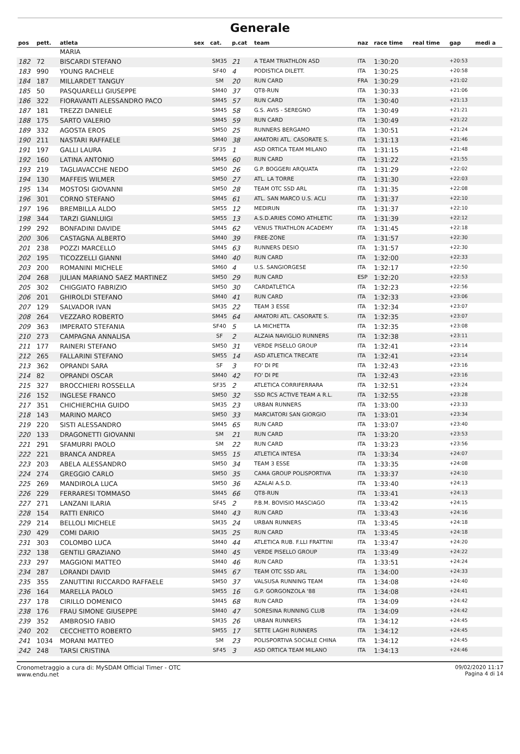Generale
| pos | pett. | atleta | sex | cat. | p.cat | team | naz | race time | real time | gap | medi a |
| --- | --- | --- | --- | --- | --- | --- | --- | --- | --- | --- | --- |
| | | MARIA | | | | | | | | | |
| 182 | 72 | BISCARDI STEFANO | | SM35 | 21 | A TEAM TRIATHLON ASD | ITA | 1:30:20 | | +20:53 | |
| 183 | 990 | YOUNG RACHELE | | SF40 | 4 | PODISTICA DILETT. | ITA | 1:30:25 | | +20:58 | |
| 184 | 187 | MILLARDET TANGUY | | SM | 20 | RUN CARD | FRA | 1:30:29 | | +21:02 | |
| 185 | 50 | PASQUARELLI GIUSEPPE | | SM40 | 37 | QT8-RUN | ITA | 1:30:33 | | +21:06 | |
| 186 | 322 | FIORAVANTI ALESSANDRO PACO | | SM45 | 57 | RUN CARD | ITA | 1:30:40 | | +21:13 | |
| 187 | 181 | TREZZI DANIELE | | SM45 | 58 | G.S. AVIS - SEREGNO | ITA | 1:30:49 | | +21:21 | |
| 188 | 175 | SARTO VALERIO | | SM45 | 59 | RUN CARD | ITA | 1:30:49 | | +21:22 | |
| 189 | 332 | AGOSTA EROS | | SM50 | 25 | RUNNERS BERGAMO | ITA | 1:30:51 | | +21:24 | |
| 190 | 211 | NASTARI RAFFAELE | | SM40 | 38 | AMATORI ATL. CASORATE S. | ITA | 1:31:13 | | +21:46 | |
| 191 | 197 | GALLI LAURA | | SF35 | 1 | ASD ORTICA TEAM MILANO | ITA | 1:31:15 | | +21:48 | |
| 192 | 160 | LATINA ANTONIO | | SM45 | 60 | RUN CARD | ITA | 1:31:22 | | +21:55 | |
| 193 | 219 | TAGLIAVACCHE NEDO | | SM50 | 26 | G.P. BOGGERI ARQUATA | ITA | 1:31:29 | | +22:02 | |
| 194 | 130 | MAFFEIS WILMER | | SM50 | 27 | ATL. LA TORRE | ITA | 1:31:30 | | +22:03 | |
| 195 | 134 | MOSTOSI GIOVANNI | | SM50 | 28 | TEAM OTC SSD ARL | ITA | 1:31:35 | | +22:08 | |
| 196 | 301 | CORNO STEFANO | | SM45 | 61 | ATL. SAN MARCO U.S. ACLI | ITA | 1:31:37 | | +22:10 | |
| 197 | 196 | BREMBILLA ALDO | | SM55 | 12 | MEDIRUN | ITA | 1:31:37 | | +22:10 | |
| 198 | 344 | TARZI GIANLUIGI | | SM55 | 13 | A.S.D.ARIES COMO ATHLETIC | ITA | 1:31:39 | | +22:12 | |
| 199 | 292 | BONFADINI DAVIDE | | SM45 | 62 | VENUS TRIATHLON ACADEMY | ITA | 1:31:45 | | +22:18 | |
| 200 | 306 | CASTAGNA ALBERTO | | SM40 | 39 | FREE-ZONE | ITA | 1:31:57 | | +22:30 | |
| 201 | 238 | POZZI MARCELLO | | SM45 | 63 | RUNNERS DESIO | ITA | 1:31:57 | | +22:30 | |
| 202 | 195 | TICOZZELLI GIANNI | | SM40 | 40 | RUN CARD | ITA | 1:32:00 | | +22:33 | |
| 203 | 200 | ROMANINI MICHELE | | SM60 | 4 | U.S. SANGIORGESE | ITA | 1:32:17 | | +22:50 | |
| 204 | 268 | JULIAN MARIANO SAEZ MARTINEZ | | SM50 | 29 | RUN CARD | ESP | 1:32:20 | | +22:53 | |
| 205 | 302 | CHIGGIATO FABRIZIO | | SM50 | 30 | CARDATLETICA | ITA | 1:32:23 | | +22:56 | |
| 206 | 201 | GHIROLDI STEFANO | | SM40 | 41 | RUN CARD | ITA | 1:32:33 | | +23:06 | |
| 207 | 129 | SALVADOR IVAN | | SM35 | 22 | TEAM 3 ESSE | ITA | 1:32:34 | | +23:07 | |
| 208 | 264 | VEZZARO ROBERTO | | SM45 | 64 | AMATORI ATL. CASORATE S. | ITA | 1:32:35 | | +23:07 | |
| 209 | 363 | IMPERATO STEFANIA | | SF40 | 5 | LA MICHETTA | ITA | 1:32:35 | | +23:08 | |
| 210 | 273 | CAMPAGNA ANNALISA | | SF | 2 | ALZAIA NAVIGLIO RUNNERS | ITA | 1:32:38 | | +23:11 | |
| 211 | 177 | RAINERI STEFANO | | SM50 | 31 | VERDE PISELLO GROUP | ITA | 1:32:41 | | +23:14 | |
| 212 | 265 | FALLARINI STEFANO | | SM55 | 14 | ASD ATLETICA TRECATE | ITA | 1:32:41 | | +23:14 | |
| 213 | 362 | OPRANDI SARA | | SF | 3 | FO' DI PE | ITA | 1:32:43 | | +23:16 | |
| 214 | 82 | OPRANDI OSCAR | | SM40 | 42 | FO' DI PE | ITA | 1:32:43 | | +23:16 | |
| 215 | 327 | BROCCHIERI ROSSELLA | | SF35 | 2 | ATLETICA CORRIFERRARA | ITA | 1:32:51 | | +23:24 | |
| 216 | 152 | INGLESE FRANCO | | SM50 | 32 | SSD RCS ACTIVE TEAM A R.L. | ITA | 1:32:55 | | +23:28 | |
| 217 | 351 | CHICHIERCHIA GUIDO | | SM35 | 23 | URBAN RUNNERS | ITA | 1:33:00 | | +23:33 | |
| 218 | 143 | MARINO MARCO | | SM50 | 33 | MARCIATORI SAN GIORGIO | ITA | 1:33:01 | | +23:34 | |
| 219 | 220 | SISTI ALESSANDRO | | SM45 | 65 | RUN CARD | ITA | 1:33:07 | | +23:40 | |
| 220 | 133 | DRAGONETTI GIOVANNI | | SM | 21 | RUN CARD | ITA | 1:33:20 | | +23:53 | |
| 221 | 291 | SFAMURRI PAOLO | | SM | 22 | RUN CARD | ITA | 1:33:23 | | +23:56 | |
| 222 | 221 | BRANCA ANDREA | | SM55 | 15 | ATLETICA INTESA | ITA | 1:33:34 | | +24:07 | |
| 223 | 203 | ABELA ALESSANDRO | | SM50 | 34 | TEAM 3 ESSE | ITA | 1:33:35 | | +24:08 | |
| 224 | 274 | GREGGIO CARLO | | SM50 | 35 | CAMA GROUP POLISPORTIVA | ITA | 1:33:37 | | +24:10 | |
| 225 | 269 | MANDIROLA LUCA | | SM50 | 36 | AZALAI A.S.D. | ITA | 1:33:40 | | +24:13 | |
| 226 | 229 | FERRARESI TOMMASO | | SM45 | 66 | QT8-RUN | ITA | 1:33:41 | | +24:13 | |
| 227 | 271 | LANZANI ILARIA | | SF45 | 2 | P.B.M. BOVISIO MASCIAGO | ITA | 1:33:42 | | +24:15 | |
| 228 | 154 | RATTI ENRICO | | SM40 | 43 | RUN CARD | ITA | 1:33:43 | | +24:16 | |
| 229 | 214 | BELLOLI MICHELE | | SM35 | 24 | URBAN RUNNERS | ITA | 1:33:45 | | +24:18 | |
| 230 | 429 | COMI DARIO | | SM35 | 25 | RUN CARD | ITA | 1:33:45 | | +24:18 | |
| 231 | 303 | COLOMBO LUCA | | SM40 | 44 | ATLETICA RUB. F.LLI FRATTINI | ITA | 1:33:47 | | +24:20 | |
| 232 | 138 | GENTILI GRAZIANO | | SM40 | 45 | VERDE PISELLO GROUP | ITA | 1:33:49 | | +24:22 | |
| 233 | 297 | MAGGIONI MATTEO | | SM40 | 46 | RUN CARD | ITA | 1:33:51 | | +24:24 | |
| 234 | 287 | LORANDI DAVID | | SM45 | 67 | TEAM OTC SSD ARL | ITA | 1:34:00 | | +24:33 | |
| 235 | 355 | ZANUTTINI RICCARDO RAFFAELE | | SM50 | 37 | VALSUSA RUNNING TEAM | ITA | 1:34:08 | | +24:40 | |
| 236 | 164 | MARELLA PAOLO | | SM55 | 16 | G.P. GORGONZOLA '88 | ITA | 1:34:08 | | +24:41 | |
| 237 | 178 | CIRILLO DOMENICO | | SM45 | 68 | RUN CARD | ITA | 1:34:09 | | +24:42 | |
| 238 | 176 | FRAU SIMONE GIUSEPPE | | SM40 | 47 | SORESINA RUNNING CLUB | ITA | 1:34:09 | | +24:42 | |
| 239 | 352 | AMBROSIO FABIO | | SM35 | 26 | URBAN RUNNERS | ITA | 1:34:12 | | +24:45 | |
| 240 | 202 | CECCHETTO ROBERTO | | SM55 | 17 | SETTE LAGHI RUNNERS | ITA | 1:34:12 | | +24:45 | |
| 241 | 1034 | MORANI MATTEO | | SM | 23 | POLISPORTIVA SOCIALE CHINA | ITA | 1:34:12 | | +24:45 | |
| 242 | 248 | TARSI CRISTINA | | SF45 | 3 | ASD ORTICA TEAM MILANO | ITA | 1:34:13 | | +24:46 | |
Cronometraggio a cura di: MySDAM Official Timer - OTC
www.endu.net
09/02/2020 11:17
Pagina 4 di 14